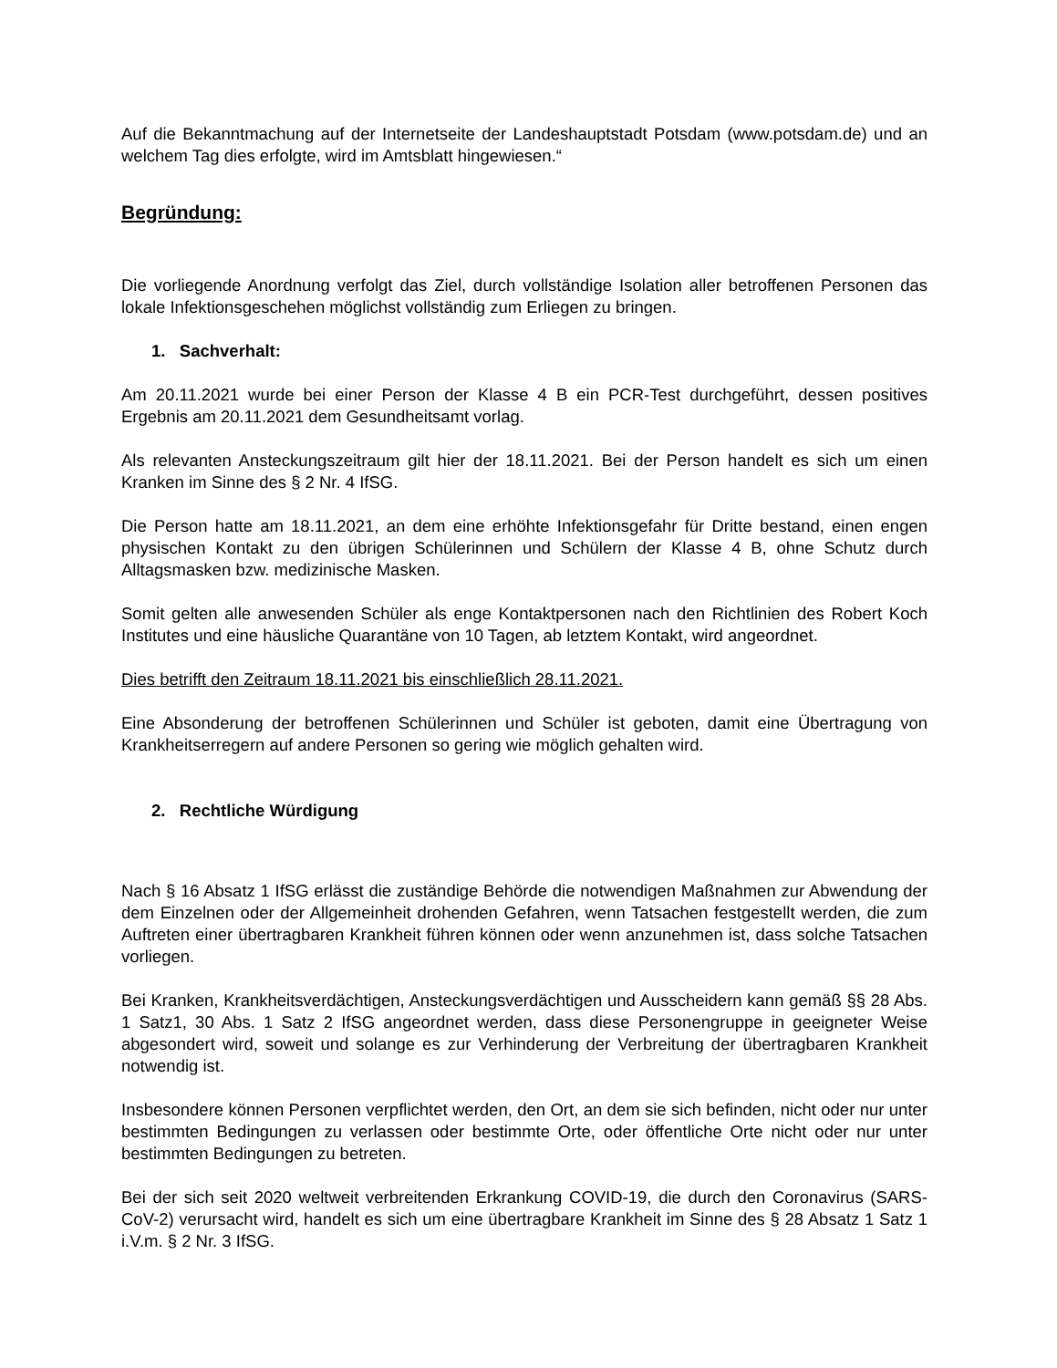Auf die Bekanntmachung auf der Internetseite der Landeshauptstadt Potsdam (www.potsdam.de) und an welchem Tag dies erfolgte, wird im Amtsblatt hingewiesen.“
Begründung:
Die vorliegende Anordnung verfolgt das Ziel, durch vollständige Isolation aller betroffenen Personen das lokale Infektionsgeschehen möglichst vollständig zum Erliegen zu bringen.
1. Sachverhalt:
Am 20.11.2021 wurde bei einer Person der Klasse 4 B ein PCR-Test durchgeführt, dessen positives Ergebnis am 20.11.2021 dem Gesundheitsamt vorlag.
Als relevanten Ansteckungszeitraum gilt hier der 18.11.2021. Bei der Person handelt es sich um einen Kranken im Sinne des § 2 Nr. 4 IfSG.
Die Person hatte am 18.11.2021, an dem eine erhöhte Infektionsgefahr für Dritte bestand, einen engen physischen Kontakt zu den übrigen Schülerinnen und Schülern der Klasse 4 B, ohne Schutz durch Alltagsmasken bzw. medizinische Masken.
Somit gelten alle anwesenden Schüler als enge Kontaktpersonen nach den Richtlinien des Robert Koch Institutes und eine häusliche Quarantäne von 10 Tagen, ab letztem Kontakt, wird angeordnet.
Dies betrifft den Zeitraum 18.11.2021 bis einschließlich 28.11.2021.
Eine Absonderung der betroffenen Schülerinnen und Schüler ist geboten, damit eine Übertragung von Krankheitserregern auf andere Personen so gering wie möglich gehalten wird.
2. Rechtliche Würdigung
Nach § 16 Absatz 1 IfSG erlässt die zuständige Behörde die notwendigen Maßnahmen zur Abwendung der dem Einzelnen oder der Allgemeinheit drohenden Gefahren, wenn Tatsachen festgestellt werden, die zum Auftreten einer übertragbaren Krankheit führen können oder wenn anzunehmen ist, dass solche Tatsachen vorliegen.
Bei Kranken, Krankheitsverdächtigen, Ansteckungsverdächtigen und Ausscheidern kann gemäß §§ 28 Abs. 1 Satz1, 30 Abs. 1 Satz 2 IfSG angeordnet werden, dass diese Personengruppe in geeigneter Weise abgesondert wird, soweit und solange es zur Verhinderung der Verbreitung der übertragbaren Krankheit notwendig ist.
Insbesondere können Personen verpflichtet werden, den Ort, an dem sie sich befinden, nicht oder nur unter bestimmten Bedingungen zu verlassen oder bestimmte Orte, oder öffentliche Orte nicht oder nur unter bestimmten Bedingungen zu betreten.
Bei der sich seit 2020 weltweit verbreitenden Erkrankung COVID-19, die durch den Coronavirus (SARS-CoV-2) verursacht wird, handelt es sich um eine übertragbare Krankheit im Sinne des § 28 Absatz 1 Satz 1 i.V.m. § 2 Nr. 3 IfSG.